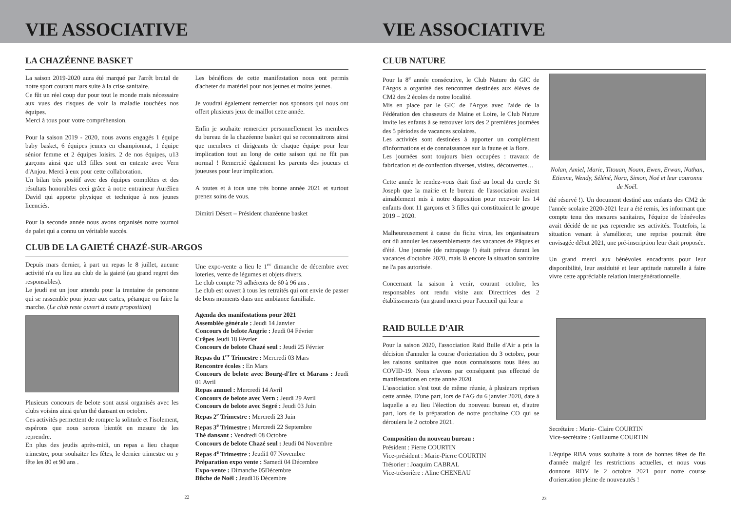VIE ASSOCIATIVE
LA CHAZÉENNE BASKET
La saison 2019-2020 aura été marqué par l'arrêt brutal de notre sport courant mars suite à la crise sanitaire.
Ce fût un réel coup dur pour tout le monde mais nécessaire aux vues des risques de voir la maladie touchées nos équipes.
Merci à tous pour votre compréhension.
Pour la saison 2019 - 2020, nous avons engagés 1 équipe baby basket, 6 équipes jeunes en championnat, 1 équipe sénior femme et 2 équipes loisirs. 2 de nos équipes, u13 garçons ainsi que u13 filles sont en entente avec Vern d'Anjou. Merci à eux pour cette collaboration.
Un bilan très positif avec des équipes complètes et des résultats honorables ceci grâce à notre entraineur Aurélien David qui apporte physique et technique à nos jeunes licenciés.
Pour la seconde année nous avons organisés notre tournoi de palet qui a connu un véritable succès.
Les bénéfices de cette manifestation nous ont permis d'acheter du matériel pour nos jeunes et moins jeunes.
Je voudrai également remercier nos sponsors qui nous ont offert plusieurs jeux de maillot cette année.
Enfin je souhaite remercier personnellement les membres du bureau de la chazéenne basket qui se reconnaitrons ainsi que membres et dirigeants de chaque équipe pour leur implication tout au long de cette saison qui ne fût pas normal ! Remercié également les parents des joueurs et joueuses pour leur implication.
A toutes et à tous une très bonne année 2021 et surtout prenez soins de vous.
Dimitri Désert – Président chazéenne basket
CLUB DE LA GAIETÉ CHAZÉ-SUR-ARGOS
Depuis mars dernier, à part un repas le 8 juillet, aucune activité n'a eu lieu au club de la gaieté (au grand regret des responsables).
Le jeudi est un jour attendu pour la trentaine de personne qui se rassemble pour jouer aux cartes, pétanque ou faire la marche. (Le club reste ouvert à toute proposition)
Plusieurs concours de belote sont aussi organisés avec les clubs voisins ainsi qu'un thé dansant en octobre.
Ces activités permettent de rompre la solitude et l'isolement, espérons que nous serons bientôt en mesure de les reprendre.
En plus des jeudis après-midi, un repas a lieu chaque trimestre, pour souhaiter les fêtes, le dernier trimestre on y fête les 80 et 90 ans .
Une expo-vente a lieu le 1<sup>er</sup> dimanche de décembre avec loteries, vente de légumes et objets divers.
Le club compte 79 adhérents de 60 à 96 ans .
Le club est ouvert à tous les retraités qui ont envie de passer de bons moments dans une ambiance familiale.
Agenda des manifestations pour 2021
Assemblée générale : Jeudi 14 Janvier
Concours de belote Angrie : Jeudi 04 Février
Crêpes Jeudi 18 Février
Concours de belote Chazé seul : Jeudi 25 Février
Repas du 1<sup>er</sup> Trimestre : Mercredi 03 Mars
Rencontre écoles : En Mars
Concours de belote avec Bourg-d'Ire et Marans : Jeudi 01 Avril
Repas annuel : Mercredi 14 Avril
Concours de belote avec Vern : Jeudi 29 Avril
Concours de belote avec Segré : Jeudi 03 Juin
Repas 2<sup>e</sup> Trimestre : Mercredi 23 Juin
Repas 3<sup>e</sup> Trimestre : Mercredi 22 Septembre
Thé dansant : Vendredi 08 Octobre
Concours de belote Chazé seul : Jeudi 04 Novembre
Repas 4<sup>e</sup> Trimestre : Jeudi1 07 Novembre
Préparation expo vente : Samedi 04 Décembre
Expo-vente : Dimanche 05Décembre
Bûche de Noël : Jeudi16 Décembre
22
VIE ASSOCIATIVE
CLUB NATURE
Pour la 8<sup>e</sup> année consécutive, le Club Nature du GIC de l'Argos a organisé des rencontres destinées aux élèves de CM2 des 2 écoles de notre localité.
Mis en place par le GIC de l'Argos avec l'aide de la Fédération des chasseurs de Maine et Loire, le Club Nature invite les enfants à se retrouver lors des 2 premières journées des 5 périodes de vacances scolaires.
Les activités sont destinées à apporter un complément d'informations et de connaissances sur la faune et la flore.
Les journées sont toujours bien occupées : travaux de fabrication et de confection diverses, visites, découvertes…
Cette année le rendez-vous était fixé au local du cercle St Joseph que la mairie et le bureau de l'association avaient aimablement mis à notre disposition pour recevoir les 14 enfants dont 11 garçons et 3 filles qui constituaient le groupe 2019 – 2020.
Malheureusement à cause du fichu virus, les organisateurs ont dû annuler les rassemblements des vacances de Pâques et d'été. Une journée (de rattrapage !) était prévue durant les vacances d'octobre 2020, mais là encore la situation sanitaire ne l'a pas autorisée.
Concernant la saison à venir, courant octobre, les responsables ont rendu visite aux Directrices des 2 établissements (un grand merci pour l'accueil qui leur a
Nolan, Amiel, Marie, Titouan, Noam, Ewen, Erwan, Nathan, Etienne, Wendy, Séléné, Nora, Simon, Noé et leur couronne de Noël.
été réservé !). Un document destiné aux enfants des CM2 de l'année scolaire 2020-2021 leur a été remis, les informant que compte tenu des mesures sanitaires, l'équipe de bénévoles avait décidé de ne pas reprendre ses activités. Toutefois, la situation venant à s'améliorer, une reprise pourrait être envisagée début 2021, une pré-inscription leur était proposée.
Un grand merci aux bénévoles encadrants pour leur disponibilité, leur assiduité et leur aptitude naturelle à faire vivre cette appréciable relation intergénérationnelle.
RAID BULLE D'AIR
Pour la saison 2020, l'association Raid Bulle d'Air a pris la décision d'annuler la course d'orientation du 3 octobre, pour les raisons sanitaires que nous connaissons tous liées au COVID-19. Nous n'avons par conséquent pas effectué de manifestations en cette année 2020.
L'association s'est tout de même réunie, à plusieurs reprises cette année. D'une part, lors de l'AG du 6 janvier 2020, date à laquelle a eu lieu l'élection du nouveau bureau et, d'autre part, lors de la préparation de notre prochaine CO qui se déroulera le 2 octobre 2021.
Composition du nouveau bureau :
Président : Pierre COURTIN
Vice-président : Marie-Pierre COURTIN
Trésorier : Joaquim CABRAL
Vice-trésorière : Aline CHENEAU
Secrétaire : Marie- Claire COURTIN
Vice-secrétaire : Guillaume COURTIN
L'équipe RBA vous souhaite à tous de bonnes fêtes de fin d'année malgré les restrictions actuelles, et nous vous donnons RDV le 2 octobre 2021 pour notre course d'orientation pleine de nouveautés !
23